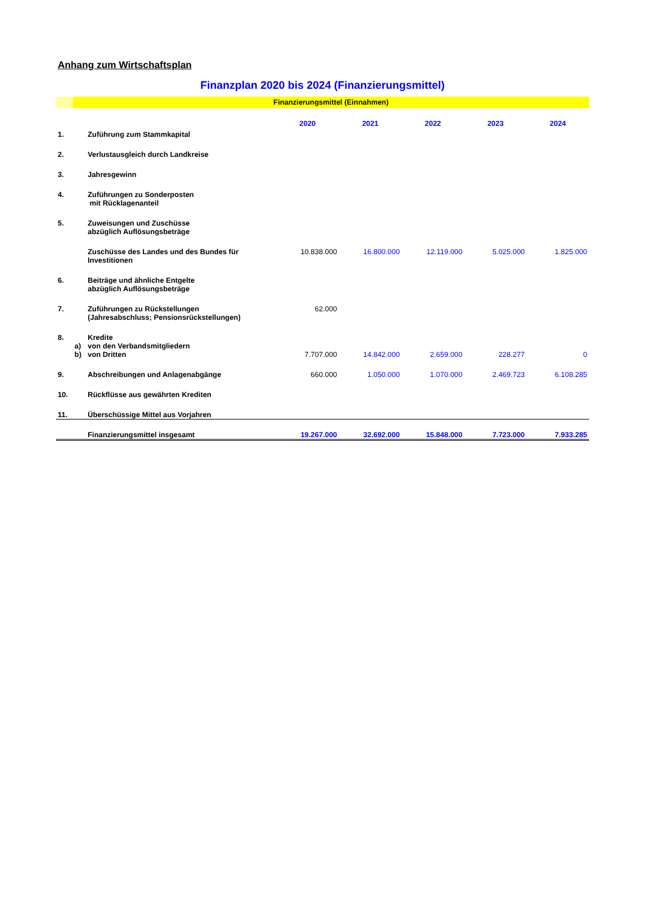Anhang zum Wirtschaftsplan
Finanzplan 2020 bis 2024 (Finanzierungsmittel)
Finanzierungsmittel (Einnahmen)
| | | | 2020 | 2021 | 2022 | 2023 | 2024 |
| --- | --- | --- | --- | --- | --- | --- | --- |
| 1. | | Zuführung zum Stammkapital | | | | | |
| 2. | | Verlustausgleich durch Landkreise | | | | | |
| 3. | | Jahresgewinn | | | | | |
| 4. | | Zuführungen zu Sonderposten mit Rücklagenanteil | | | | | |
| 5. | | Zuweisungen und Zuschüsse abzüglich Auflösungsbeträge | | | | | |
| | | Zuschüsse des Landes und des Bundes für Investitionen | 10.838.000 | 16.800.000 | 12.119.000 | 5.025.000 | 1.825.000 |
| 6. | | Beiträge und ähnliche Entgelte abzüglich Auflösungsbeträge | | | | | |
| 7. | | Zuführungen zu Rückstellungen (Jahresabschluss; Pensionsrückstellungen) | 62.000 | | | | |
| 8. | | Kredite | | | | | |
| | a) | von den Verbandsmitgliedern | | | | | |
| | b) | von Dritten | 7.707.000 | 14.842.000 | 2.659.000 | 228.277 | 0 |
| 9. | | Abschreibungen und Anlagenabgänge | 660.000 | 1.050.000 | 1.070.000 | 2.469.723 | 6.108.285 |
| 10. | | Rückflüsse aus gewährten Krediten | | | | | |
| 11. | | Überschüssige Mittel aus Vorjahren | | | | | |
| | | Finanzierungsmittel insgesamt | 19.267.000 | 32.692.000 | 15.848.000 | 7.723.000 | 7.933.285 |